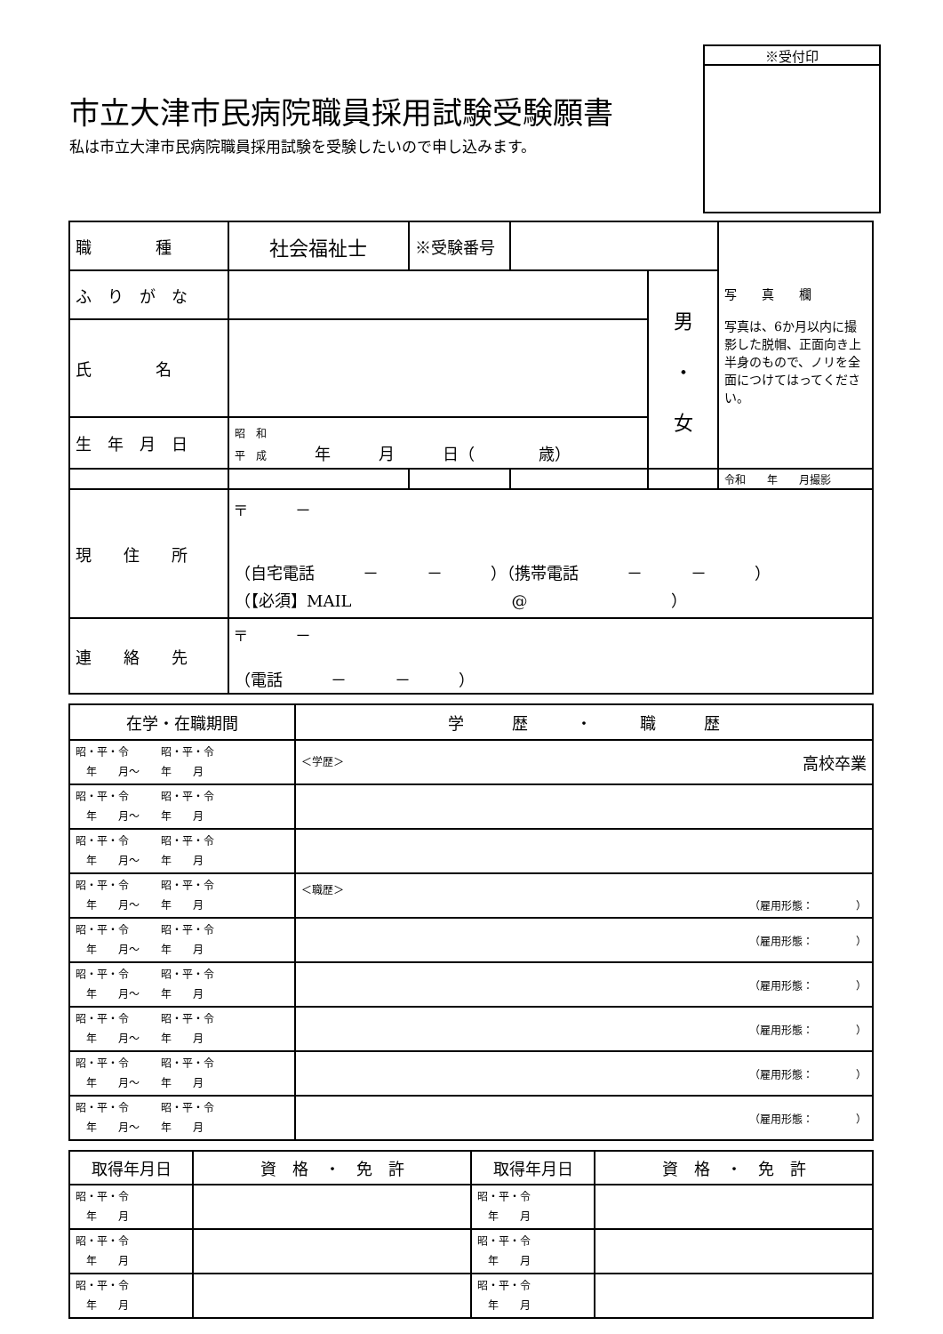市立大津市民病院職員採用試験受験願書
私は市立大津市民病院職員採用試験を受験したいので申し込みます。
※受付印
| 職 種 | 社会福祉士 | ※受験番号 | | | 写 真 欄 写真は、6か月以内に撮影した脱帽、正面向き上半身のもので、ノリを全面につけてはってください。 |
| ふ り が な | | | | 男 ・ 女 | |
| 氏 名 | | | | | |
| 生 年 月 日 | 昭 和 平 成 年 月 日（ 歳） | | | | |
| | | | | | 令和 年 月撮影 |
| 現 住 所 | 〒 － （自宅電話 － － ）（携帯電話 － － ） （【必須】MAIL @ ） | | | | |
| 連 絡 先 | 〒 － （電話 － － ） | | | | |
| 在学・在職期間 | 学 歴 ・ 職 歴 |
| --- | --- |
| 昭・平・令 昭・平・令 年 月～ 年 月 | ＜学歴＞ 高校卒業 |
| 昭・平・令 昭・平・令 年 月～ 年 月 | |
| 昭・平・令 昭・平・令 年 月～ 年 月 | |
| 昭・平・令 昭・平・令 年 月～ 年 月 | ＜職歴＞ （雇用形態： ） |
| 昭・平・令 昭・平・令 年 月～ 年 月 | （雇用形態： ） |
| 昭・平・令 昭・平・令 年 月～ 年 月 | （雇用形態： ） |
| 昭・平・令 昭・平・令 年 月～ 年 月 | （雇用形態： ） |
| 昭・平・令 昭・平・令 年 月～ 年 月 | （雇用形態： ） |
| 昭・平・令 昭・平・令 年 月～ 年 月 | （雇用形態： ） |
| 取得年月日 | 資 格 ・ 免 許 | 取得年月日 | 資 格 ・ 免 許 |
| --- | --- | --- | --- |
| 昭・平・令 年 月 | | 昭・平・令 年 月 | |
| 昭・平・令 年 月 | | 昭・平・令 年 月 | |
| 昭・平・令 年 月 | | 昭・平・令 年 月 | |